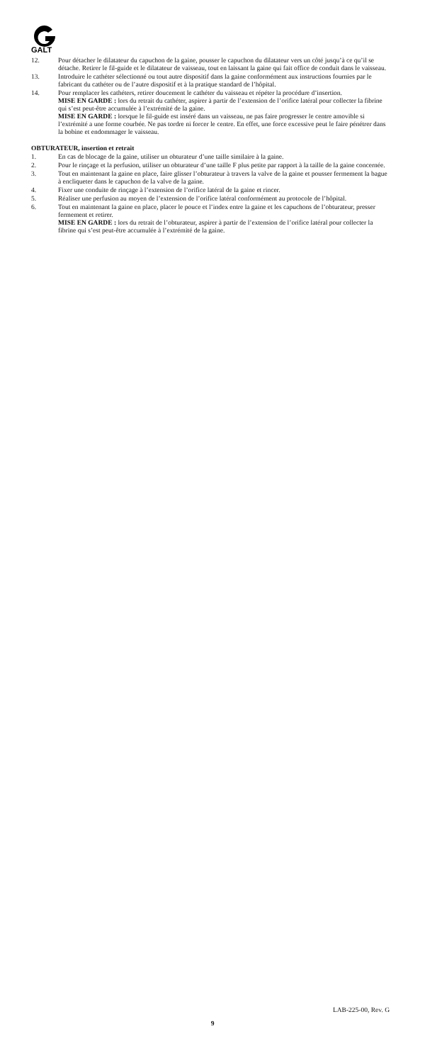GALT
12. Pour détacher le dilatateur du capuchon de la gaine, pousser le capuchon du dilatateur vers un côté jusqu’à ce qu’il se détache. Retirer le fil-guide et le dilatateur de vaisseau, tout en laissant la gaine qui fait office de conduit dans le vaisseau.
13. Introduire le cathéter sélectionné ou tout autre dispositif dans la gaine conformément aux instructions fournies par le fabricant du cathéter ou de l’autre dispositif et à la pratique standard de l’hôpital.
14. Pour remplacer les cathéters, retirer doucement le cathéter du vaisseau et répéter la procédure d’insertion.
MISE EN GARDE : lors du retrait du cathéter, aspirer à partir de l’extension de l’orifice latéral pour collecter la fibrine qui s’est peut-être accumulée à l’extrémité de la gaine.
MISE EN GARDE : lorsque le fil-guide est inséré dans un vaisseau, ne pas faire progresser le centre amovible si l’extrémité a une forme courbée. Ne pas tordre ni forcer le centre. En effet, une force excessive peut le faire pénétrer dans la bobine et endommager le vaisseau.
OBTURATEUR, insertion et retrait
1. En cas de blocage de la gaine, utiliser un obturateur d’une taille similaire à la gaine.
2. Pour le rinçage et la perfusion, utiliser un obturateur d’une taille F plus petite par rapport à la taille de la gaine concernée.
3. Tout en maintenant la gaine en place, faire glisser l’obturateur à travers la valve de la gaine et pousser fermement la bague à encliqueter dans le capuchon de la valve de la gaine.
4. Fixer une conduite de rinçage à l’extension de l’orifice latéral de la gaine et rincer.
5. Réaliser une perfusion au moyen de l’extension de l’orifice latéral conformément au protocole de l’hôpital.
6. Tout en maintenant la gaine en place, placer le pouce et l’index entre la gaine et les capuchons de l’obturateur, presser fermement et retirer.
MISE EN GARDE : lors du retrait de l’obturateur, aspirer à partir de l’extension de l’orifice latéral pour collecter la fibrine qui s’est peut-être accumulée à l’extrémité de la gaine.
LAB-225-00, Rev. G
9